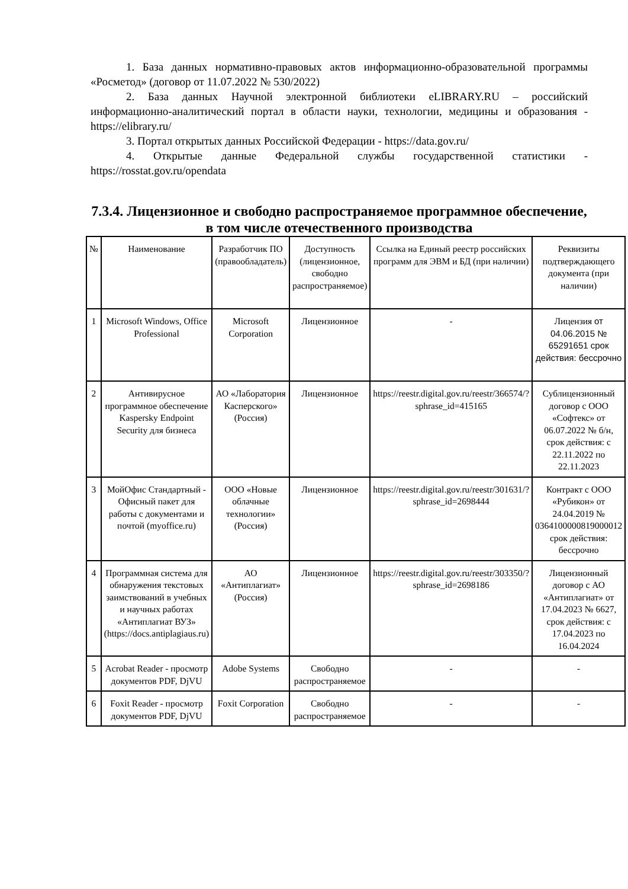1. База данных нормативно-правовых актов информационно-образовательной программы «Росметод» (договор от 11.07.2022 № 530/2022)
2. База данных Научной электронной библиотеки eLIBRARY.RU – российский информационно-аналитический портал в области науки, технологии, медицины и образования - https://elibrary.ru/
3. Портал открытых данных Российской Федерации - https://data.gov.ru/
4. Открытые данные Федеральной службы государственной статистики - https://rosstat.gov.ru/opendata
7.3.4. Лицензионное и свободно распространяемое программное обеспечение, в том числе отечественного производства
| № | Наименование | Разработчик ПО (правообладатель) | Доступность (лицензионное, свободно распространяемое) | Ссылка на Единый реестр российских программ для ЭВМ и БД (при наличии) | Реквизиты подтверждающего документа (при наличии) |
| 1 | Microsoft Windows, Office Professional | Microsoft Corporation | Лицензионное | - | Лицензия от 04.06.2015 № 65291651 срок действия: бессрочно |
| 2 | Антивирусное программное обеспечение Kaspersky Endpoint Security для бизнеса | АО «Лаборатория Касперского» (Россия) | Лицензионное | https://reestr.digital.gov.ru/reestr/366574/?sphrase_id=415165 | Сублицензионный договор с ООО «Софтекс» от 06.07.2022 № б/н, срок действия: с 22.11.2022 по 22.11.2023 |
| 3 | МойОфис Стандартный - Офисный пакет для работы с документами и почтой (myoffice.ru) | ООО «Новые облачные технологии» (Россия) | Лицензионное | https://reestr.digital.gov.ru/reestr/301631/?sphrase_id=2698444 | Контракт с ООО «Рубикон» от 24.04.2019 № 0364100000819000012 срок действия: бессрочно |
| 4 | Программная система для обнаружения текстовых заимствований в учебных и научных работах «Антиплагиат ВУЗ» (https://docs.antiplagiaus.ru) | АО «Антиплагиат» (Россия) | Лицензионное | https://reestr.digital.gov.ru/reestr/303350/?sphrase_id=2698186 | Лицензионный договор с АО «Антиплагиат» от 17.04.2023 № 6627, срок действия: с 17.04.2023 по 16.04.2024 |
| 5 | Acrobat Reader - просмотр документов PDF, DjVU | Adobe Systems | Свободно распространяемое | - | - |
| 6 | Foxit Reader - просмотр документов PDF, DjVU | Foxit Corporation | Свободно распространяемое | - | - |